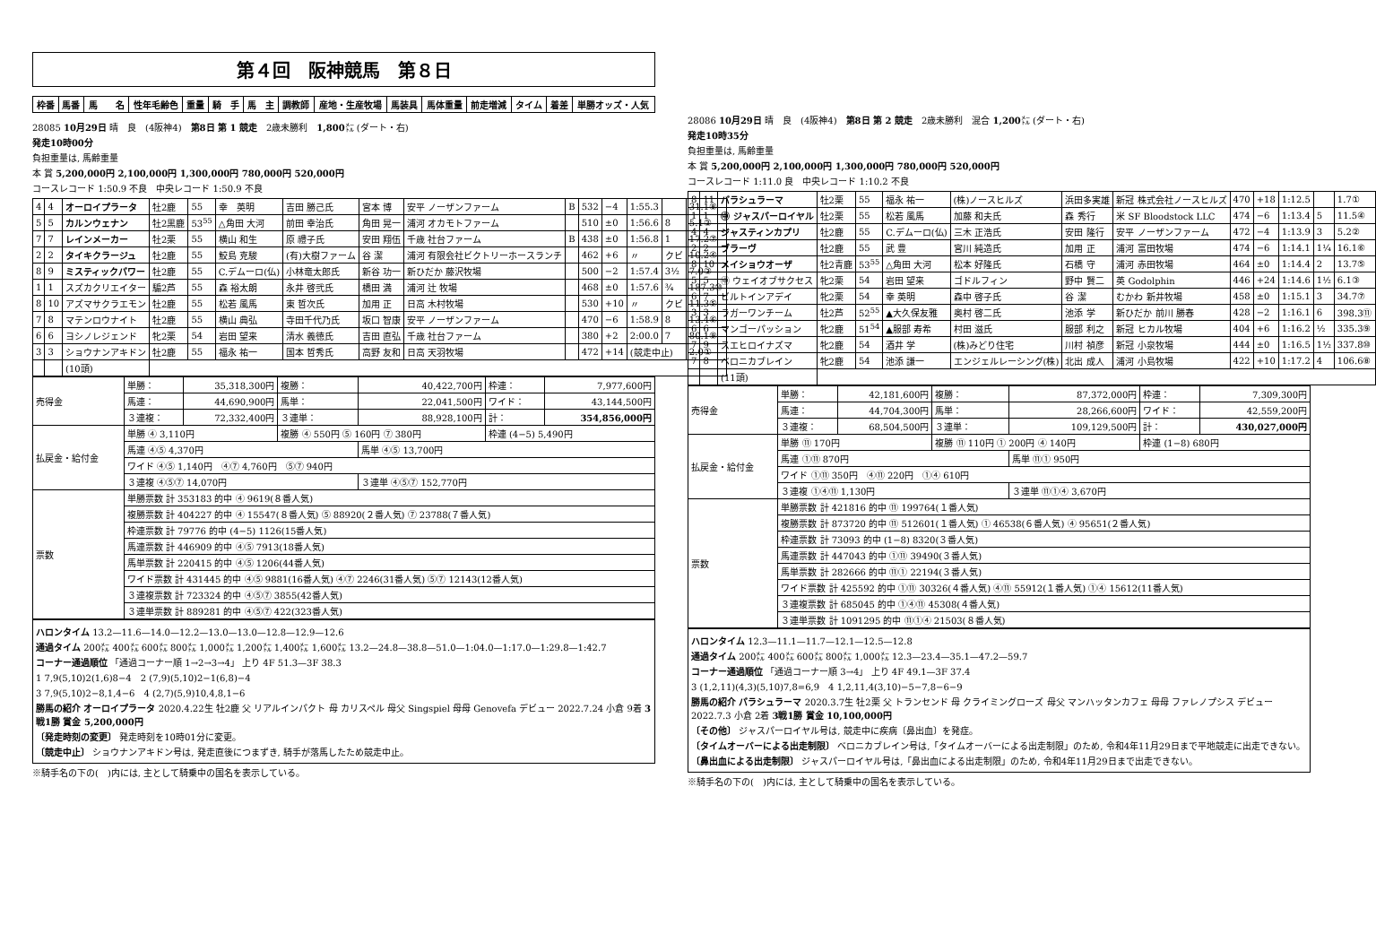第４回　阪神競馬　第８日
| 枠番 | 馬番 | 馬 名 | 性年毛齢色 | 重量 | 騎 手 | 馬 主 | 調教師 | 産地・生産牧場 | 馬装具 | 馬体重量 | 前走増減 | タイム | 着差 | 単勝オッズ・人気 |
| --- | --- | --- | --- | --- | --- | --- | --- | --- | --- | --- | --- | --- | --- | --- |
28085 10月29日 晴　良　(4阪神4)　第8日 第 1 競走　2歳未勝利　1,800㍍ (ダート・右)
発走10時00分
負担重量は, 馬齢重量
本 賞 5,200,000円 2,100,000円 1,300,000円 780,000円 520,000円
コースレコード 1:50.9 不良　中央レコード 1:50.9 不良
| 4 | 4 | オーロイプラータ | 牡2鹿 | 55 | 幸 英明 | 吉田 勝己氏 | 宮本 博 | 安平 ノーザンファーム | B | 532 | −4 | 1:55.3 | | 31.1⑧ |
| 5 | 5 | カルンウェナン | 牡2黒鹿 | 53<sup>55</sup> | △角田 大河 | 前田 幸治氏 | 角田 晃一 | 浦河 オカモトファーム | | 510 | ±0 | 1:56.6 | 8 | 5.1② |
| 7 | 7 | レインメーカー | 牡2栗 | 55 | 横山 和生 | 原 禮子氏 | 安田 翔伍 | 千歳 社台ファーム | B | 438 | ±0 | 1:56.8 | 1 | 17.2⑦ |
| 2 | 2 | タイキクラージュ | 牡2鹿 | 55 | 鮫島 克駿 | (有)大樹ファーム | 谷 潔 | 浦河 有限会社ビクトリーホースランチ | | 462 | +6 | 〃 | クビ | 10.2④ |
| 8 | 9 | ミスティックパワー | 牡2鹿 | 55 | C.デムーロ(仏) | 小林竜太郎氏 | 新谷 功一 | 新ひだか 藤沢牧場 | | 500 | −2 | 1:57.4 | 3½ | 7.0③ |
| 1 | 1 | スズカクリエイター | 騸2芦 | 55 | 森 裕太朗 | 永井 啓弐氏 | 橋田 満 | 浦河 辻 牧場 | | 468 | ±0 | 1:57.6 | ¾ | 187.3⑩ |
| 8 | 10 | アズマサクラエモン | 牡2鹿 | 55 | 松若 風馬 | 東 哲次氏 | 加用 正 | 日高 木村牧場 | | 530 | +10 | 〃 | クビ | 11.3⑤ |
| 7 | 8 | マテンロウナイト | 牡2鹿 | 55 | 横山 典弘 | 寺田千代乃氏 | 坂口 智康 | 安平 ノーザンファーム | | 470 | −6 | 1:58.9 | 8 | 13.4⑥ |
| 6 | 6 | ヨシノレジェンド | 牝2栗 | 54 | 岩田 望来 | 清水 義徳氏 | 吉田 直弘 | 千歳 社台ファーム | | 380 | +2 | 2:00.0 | 7 | 80.1⑨ |
| 3 | 3 | ショウナンアキドン | 牡2鹿 | 55 | 福永 祐一 | 国本 哲秀氏 | 高野 友和 | 日高 天羽牧場 | | 472 | +14 | (競走中止) | | 2.0① |
| | | (10頭) | | | | | | | | | | | | |
| 売得金 | 単勝： | 35,318,300円 | 複勝： | 40,422,700円 | 枠連： | 7,977,600円 |
| | 馬連： | 44,690,900円 | 馬単： | 22,041,500円 | ワイド： | 43,144,500円 |
| | ３連複： | 72,332,400円 | ３連単： | 88,928,100円 | 計： | 354,856,000円 |
| 払戻金・給付金 | 単勝 ④ 3,110円 | | 複勝 ④ 550円 ⑤ 160円 ⑦ 380円 | | 枠連 (4−5) 5,490円 | |
| | 馬連 ④⑤ 4,370円 | | | 馬単 ④⑤ 13,700円 | | |
| | ワイド ④⑤ 1,140円 ④⑦ 4,760円 ⑤⑦ 940円 | | | | | |
| | ３連複 ④⑤⑦ 14,070円 | | | ３連単 ④⑤⑦ 152,770円 | | |
| 票数 | 単勝票数 計 353183 的中 ④ 9619(８番人気) | | | | | |
| | 複勝票数 計 404227 的中 ④ 15547(８番人気) ⑤ 88920(２番人気) ⑦ 23788(７番人気) | | | | | |
| | 枠連票数 計 79776 的中 (4−5) 1126(15番人気) | | | | | |
| | 馬連票数 計 446909 的中 ④⑤ 7913(18番人気) | | | | | |
| | 馬単票数 計 220415 的中 ④⑤ 1206(44番人気) | | | | | |
| | ワイド票数 計 431445 的中 ④⑤ 9881(16番人気) ④⑦ 2246(31番人気) ⑤⑦ 12143(12番人気) | | | | | |
| | ３連複票数 計 723324 的中 ④⑤⑦ 3855(42番人気) | | | | | |
| | ３連単票数 計 889281 的中 ④⑤⑦ 422(323番人気) | | | | | |
ハロンタイム 13.2—11.6—14.0—12.2—13.0—13.0—12.8—12.9—12.6
通過タイム 200㍍ 400㍍ 600㍍ 800㍍ 1,000㍍ 1,200㍍ 1,400㍍ 1,600㍍ 13.2—24.8—38.8—51.0—1:04.0—1:17.0—1:29.8—1:42.7
コーナー通過順位 「通過コーナー順 1→2→3→4」 上り 4F 51.3—3F 38.3
1 7,9(5,10)2(1,6)8−4　2 (7,9)(5,10)2−1(6,8)−4
3 7,9(5,10)2−8,1,4−6　4 (2,7)(5,9)10,4,8,1−6
勝馬の紹介 オーロイプラータ 2020.4.22生 牡2鹿 父 リアルインパクト 母 カリスペル 母父 Singspiel 母母 Genovefa デビュー 2022.7.24 小倉 9着 3戦1勝 賞金 5,200,000円
〔発走時刻の変更〕 発走時刻を10時01分に変更。
〔競走中止〕 ショウナンアキドン号は, 発走直後につまずき, 騎手が落馬したため競走中止。
※騎手名の下の(　)内には, 主として騎乗中の国名を表示している。
28086 10月29日 晴　良　(4阪神4)　第8日 第 2 競走　2歳未勝利　混合 1,200㍍ (ダート・右)
発走10時35分
負担重量は, 馬齢重量
本 賞 5,200,000円 2,100,000円 1,300,000円 780,000円 520,000円
コースレコード 1:11.0 良　中央レコード 1:10.2 不良
| 8 | 11 | パラシュラーマ | 牡2栗 | 55 | 福永 祐一 | (株)ノースヒルズ | 浜田多実雄 | 新冠 株式会社ノースヒルズ | 470 | +18 | 1:12.5 | | 1.7① |
| 1 | 1 | ㊥ ジャスパーロイヤル | 牡2栗 | 55 | 松若 風馬 | 加藤 和夫氏 | 森 秀行 | 米 SF Bloodstock LLC | 474 | −6 | 1:13.4 | 5 | 11.5④ |
| 4 | 4 | ジャスティンカプリ | 牡2鹿 | 55 | C.デムーロ(仏) | 三木 正浩氏 | 安田 隆行 | 安平 ノーザンファーム | 472 | −4 | 1:13.9 | 3 | 5.2② |
| 2 | 2 | ブラーヴ | 牡2鹿 | 55 | 武 豊 | 宮川 純造氏 | 加用 正 | 浦河 富田牧場 | 474 | −6 | 1:14.1 | 1¼ | 16.1⑥ |
| 8 | 10 | メイショウオーザ | 牡2青鹿 | 53<sup>55</sup> | △角田 大河 | 松本 好隆氏 | 石橋 守 | 浦河 赤田牧場 | 464 | ±0 | 1:14.4 | 2 | 13.7⑤ |
| 5 | 5 | ㊥ ウェイオブサクセス | 牝2栗 | 54 | 岩田 望来 | ゴドルフィン | 野中 賢二 | 英 Godolphin | 446 | +24 | 1:14.6 | 1½ | 6.1③ |
| 6 | 7 | ビルトインアデイ | 牝2栗 | 54 | 幸 英明 | 森中 啓子氏 | 谷 潔 | むかわ 新井牧場 | 458 | ±0 | 1:15.1 | 3 | 34.7⑦ |
| 3 | 3 | ラガーワンチーム | 牡2芦 | 52<sup>55</sup> | ▲大久保友雅 | 奥村 啓二氏 | 池添 学 | 新ひだか 前川 勝春 | 428 | −2 | 1:16.1 | 6 | 398.3⑪ |
| 6 | 6 | マンゴーパッション | 牝2鹿 | 51<sup>54</sup> | ▲服部 寿希 | 村田 滋氏 | 服部 利之 | 新冠 ヒカル牧場 | 404 | +6 | 1:16.2 | ½ | 335.3⑨ |
| 7 | 9 | スエヒロイナズマ | 牝2鹿 | 54 | 酒井 学 | (株)みどり住宅 | 川村 禎彦 | 新冠 小泉牧場 | 444 | ±0 | 1:16.5 | 1½ | 337.8⑩ |
| 7 | 8 | ベロニカブレイン | 牝2鹿 | 54 | 池添 謙一 | エンジェルレーシング(株) | 北出 成人 | 浦河 小島牧場 | 422 | +10 | 1:17.2 | 4 | 106.6⑧ |
| | | (11頭) | | | | | | | | | | | |
| 売得金 | 単勝： | 42,181,600円 | 複勝： | 87,372,000円 | 枠連： | 7,309,300円 |
| | 馬連： | 44,704,300円 | 馬単： | 28,266,600円 | ワイド： | 42,559,200円 |
| | ３連複： | 68,504,500円 | ３連単： | 109,129,500円 | 計： | 430,027,000円 |
| 払戻金・給付金 | 単勝 ⑪ 170円 | | 複勝 ⑪ 110円 ① 200円 ④ 140円 | | 枠連 (1−8) 680円 | |
| | 馬連 ①⑪ 870円 | | | 馬単 ⑪① 950円 | | |
| | ワイド ①⑪ 350円 ④⑪ 220円 ①④ 610円 | | | | | |
| | ３連複 ①④⑪ 1,130円 | | | ３連単 ⑪①④ 3,670円 | | |
| 票数 | 単勝票数 計 421816 的中 ⑪ 199764(１番人気) | | | | | |
| | 複勝票数 計 873720 的中 ⑪ 512601(１番人気) ① 46538(６番人気) ④ 95651(２番人気) | | | | | |
| | 枠連票数 計 73093 的中 (1−8) 8320(３番人気) | | | | | |
| | 馬連票数 計 447043 的中 ①⑪ 39490(３番人気) | | | | | |
| | 馬単票数 計 282666 的中 ⑪① 22194(３番人気) | | | | | |
| | ワイド票数 計 425592 的中 ①⑪ 30326(４番人気) ④⑪ 55912(１番人気) ①④ 15612(11番人気) | | | | | |
| | ３連複票数 計 685045 的中 ①④⑪ 45308(４番人気) | | | | | |
| | ３連単票数 計 1091295 的中 ⑪①④ 21503(８番人気) | | | | | |
ハロンタイム 12.3—11.1—11.7—12.1—12.5—12.8
通過タイム 200㍍ 400㍍ 600㍍ 800㍍ 1,000㍍ 12.3—23.4—35.1—47.2—59.7
コーナー通過順位 「通過コーナー順 3→4」 上り 4F 49.1—3F 37.4
3 (1,2,11)(4,3)(5,10)7,8=6,9　4 1,2,11,4(3,10)−5−7,8−6−9
勝馬の紹介 パラシュラーマ 2020.3.7生 牡2栗 父 トランセンド 母 クライミングローズ 母父 マンハッタンカフェ 母母 ファレノプシス デビュー 2022.7.3 小倉 2着 3戦1勝 賞金 10,100,000円
〔その他〕 ジャスパーロイヤル号は, 競走中に疾病〔鼻出血〕を発症。
〔タイムオーバーによる出走制限〕 ベロニカブレイン号は,「タイムオーバーによる出走制限」のため, 令和4年11月29日まで平地競走に出走できない。
〔鼻出血による出走制限〕 ジャスパーロイヤル号は,「鼻出血による出走制限」のため, 令和4年11月29日まで出走できない。
※騎手名の下の(　)内には, 主として騎乗中の国名を表示している。